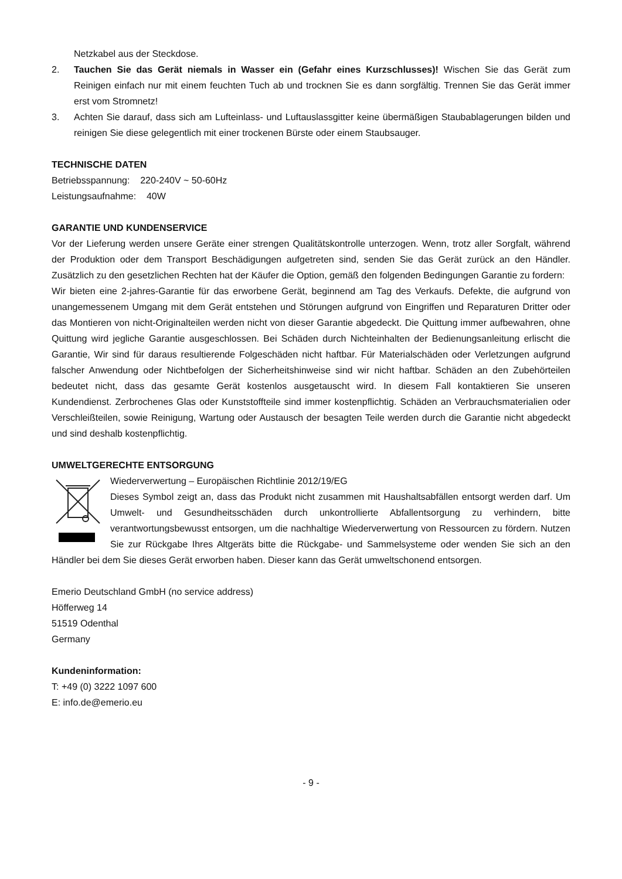Netzkabel aus der Steckdose.
2. Tauchen Sie das Gerät niemals in Wasser ein (Gefahr eines Kurzschlusses)! Wischen Sie das Gerät zum Reinigen einfach nur mit einem feuchten Tuch ab und trocknen Sie es dann sorgfältig. Trennen Sie das Gerät immer erst vom Stromnetz!
3. Achten Sie darauf, dass sich am Lufteinlass- und Luftauslassgitter keine übermäßigen Staubablagerungen bilden und reinigen Sie diese gelegentlich mit einer trockenen Bürste oder einem Staubsauger.
TECHNISCHE DATEN
Betriebsspannung: 220-240V ~ 50-60Hz
Leistungsaufnahme: 40W
GARANTIE UND KUNDENSERVICE
Vor der Lieferung werden unsere Geräte einer strengen Qualitätskontrolle unterzogen. Wenn, trotz aller Sorgfalt, während der Produktion oder dem Transport Beschädigungen aufgetreten sind, senden Sie das Gerät zurück an den Händler. Zusätzlich zu den gesetzlichen Rechten hat der Käufer die Option, gemäß den folgenden Bedingungen Garantie zu fordern:
Wir bieten eine 2-jahres-Garantie für das erworbene Gerät, beginnend am Tag des Verkaufs. Defekte, die aufgrund von unangemessenem Umgang mit dem Gerät entstehen und Störungen aufgrund von Eingriffen und Reparaturen Dritter oder das Montieren von nicht-Originalteilen werden nicht von dieser Garantie abgedeckt. Die Quittung immer aufbewahren, ohne Quittung wird jegliche Garantie ausgeschlossen. Bei Schäden durch Nichteinhalten der Bedienungsanleitung erlischt die Garantie, Wir sind für daraus resultierende Folgeschäden nicht haftbar. Für Materialschäden oder Verletzungen aufgrund falscher Anwendung oder Nichtbefolgen der Sicherheitshinweise sind wir nicht haftbar. Schäden an den Zubehörteilen bedeutet nicht, dass das gesamte Gerät kostenlos ausgetauscht wird. In diesem Fall kontaktieren Sie unseren Kundendienst. Zerbrochenes Glas oder Kunststoffteile sind immer kostenpflichtig. Schäden an Verbrauchsmaterialien oder Verschleißteilen, sowie Reinigung, Wartung oder Austausch der besagten Teile werden durch die Garantie nicht abgedeckt und sind deshalb kostenpflichtig.
UMWELTGERECHTE ENTSORGUNG
Wiederverwertung – Europäischen Richtlinie 2012/19/EG
Dieses Symbol zeigt an, dass das Produkt nicht zusammen mit Haushaltsabfällen entsorgt werden darf. Um Umwelt- und Gesundheitsschäden durch unkontrollierte Abfallentsorgung zu verhindern, bitte verantwortungsbewusst entsorgen, um die nachhaltige Wiederverwertung von Ressourcen zu fördern. Nutzen Sie zur Rückgabe Ihres Altgeräts bitte die Rückgabe- und Sammelsysteme oder wenden Sie sich an den Händler bei dem Sie dieses Gerät erworben haben. Dieser kann das Gerät umweltschonend entsorgen.
Emerio Deutschland GmbH (no service address)
Höfferweg 14
51519 Odenthal
Germany
Kundeninformation:
T: +49 (0) 3222 1097 600
E: info.de@emerio.eu
- 9 -